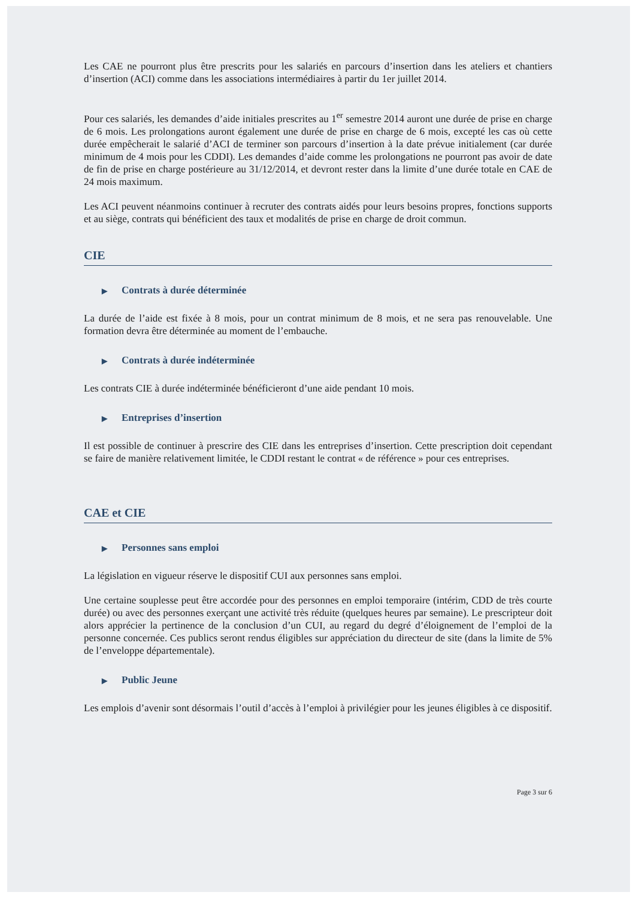Les CAE ne pourront plus être prescrits pour les salariés en parcours d’insertion dans les ateliers et chantiers d’insertion (ACI) comme dans les associations intermédiaires à partir du 1er juillet 2014.
Pour ces salariés, les demandes d’aide initiales prescrites au 1<sup>er</sup> semestre 2014 auront une durée de prise en charge de 6 mois. Les prolongations auront également une durée de prise en charge de 6 mois, excepté les cas où cette durée empêcherait le salarié d’ACI de terminer son parcours d’insertion à la date prévue initialement (car durée minimum de 4 mois pour les CDDI). Les demandes d’aide comme les prolongations ne pourront pas avoir de date de fin de prise en charge postérieure au 31/12/2014, et devront rester dans la limite d’une durée totale en CAE de 24 mois maximum.
Les ACI peuvent néanmoins continuer à recruter des contrats aidés pour leurs besoins propres, fonctions supports et au siège, contrats qui bénéficient des taux et modalités de prise en charge de droit commun.
CIE
▶ Contrats à durée déterminée
La durée de l’aide est fixée à 8 mois, pour un contrat minimum de 8 mois, et ne sera pas renouvelable. Une formation devra être déterminée au moment de l’embauche.
▶ Contrats à durée indéterminée
Les contrats CIE à durée indéterminée bénéficieront d’une aide pendant 10 mois.
▶ Entreprises d’insertion
Il est possible de continuer à prescrire des CIE dans les entreprises d’insertion. Cette prescription doit cependant se faire de manière relativement limitée, le CDDI restant le contrat « de référence » pour ces entreprises.
CAE et CIE
▶ Personnes sans emploi
La législation en vigueur réserve le dispositif CUI aux personnes sans emploi.
Une certaine souplesse peut être accordée pour des personnes en emploi temporaire (intérim, CDD de très courte durée) ou avec des personnes exerçant une activité très réduite (quelques heures par semaine). Le prescripteur doit alors apprécier la pertinence de la conclusion d’un CUI, au regard du degré d’éloignement de l’emploi de la personne concernée. Ces publics seront rendus éligibles sur appréciation du directeur de site (dans la limite de 5% de l’enveloppe départementale).
▶ Public Jeune
Les emplois d’avenir sont désormais l’outil d’accès à l’emploi à privilégier pour les jeunes éligibles à ce dispositif.
Page 3 sur 6